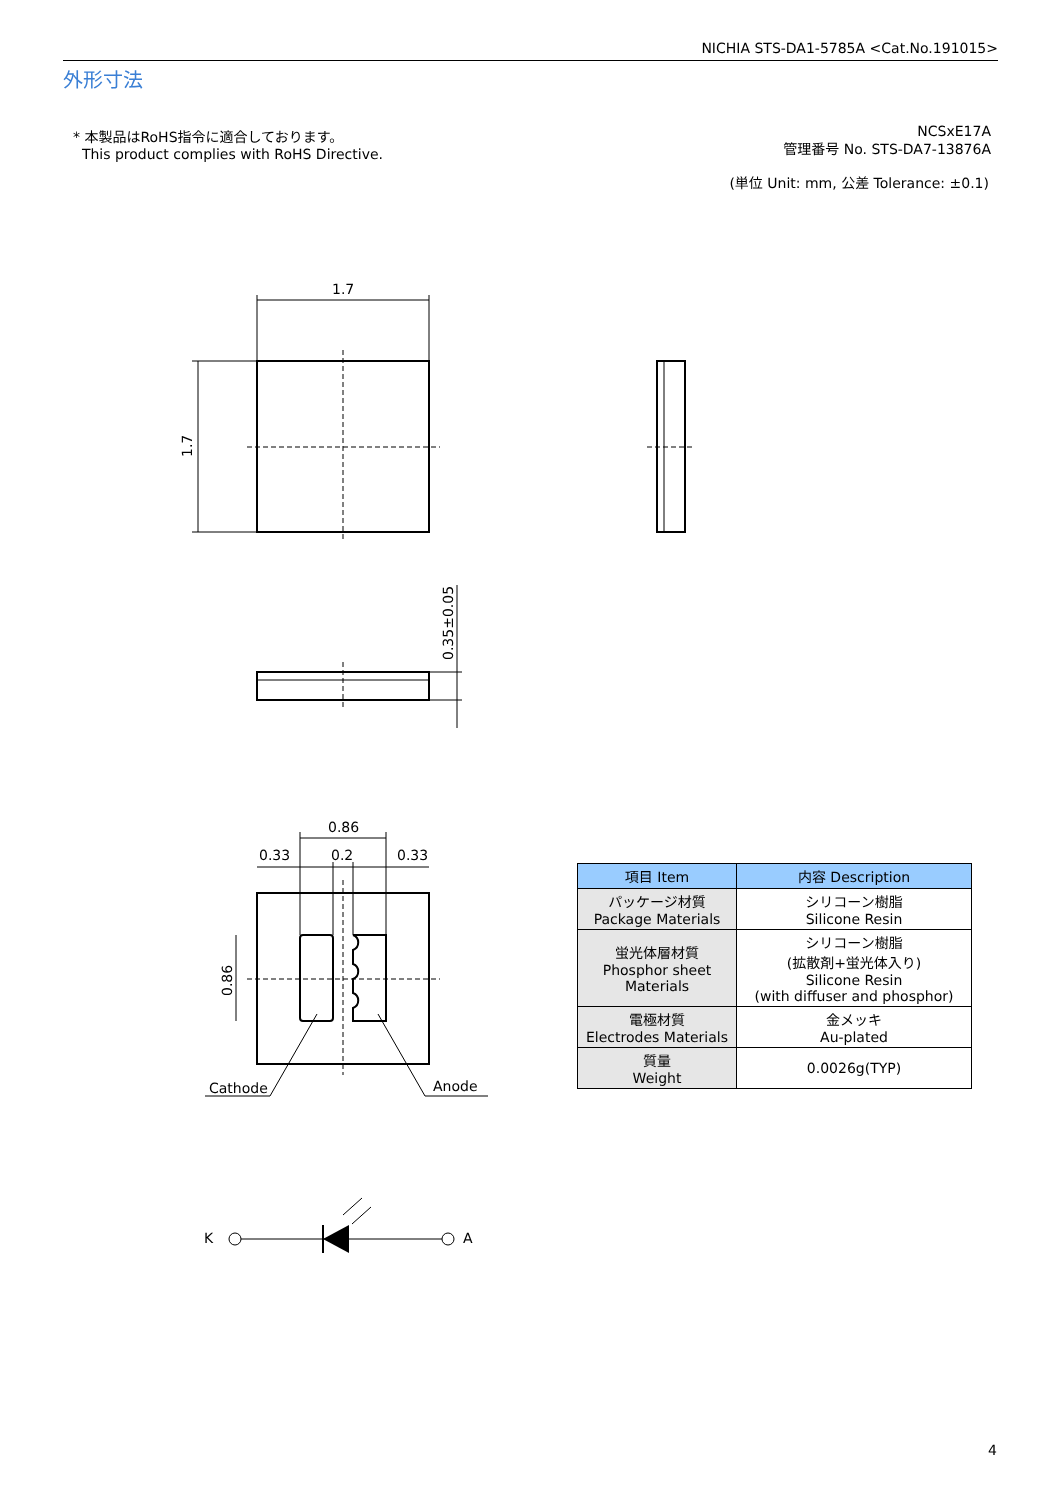NICHIA STS-DA1-5785A <Cat.No.191015>
外形寸法
* 本製品はRoHS指令に適合しております。
This product complies with RoHS Directive.
NCSxE17A
管理番号 No. STS-DA7-13876A
(単位 Unit: mm, 公差 Tolerance: ±0.1)
1.7
1.7
0.35±0.05
0.86
0.33
0.2
0.33
0.86
Cathode
Anode
K
A
| 項目 Item | 内容 Description |
| --- | --- |
| パッケージ材質 Package Materials | シリコーン樹脂 Silicone Resin |
| 蛍光体層材質 Phosphor sheet Materials | シリコーン樹脂 (拡散剤+蛍光体入り) Silicone Resin (with diffuser and phosphor) |
| 電極材質 Electrodes Materials | 金メッキ Au-plated |
| 質量 Weight | 0.0026g(TYP) |
4